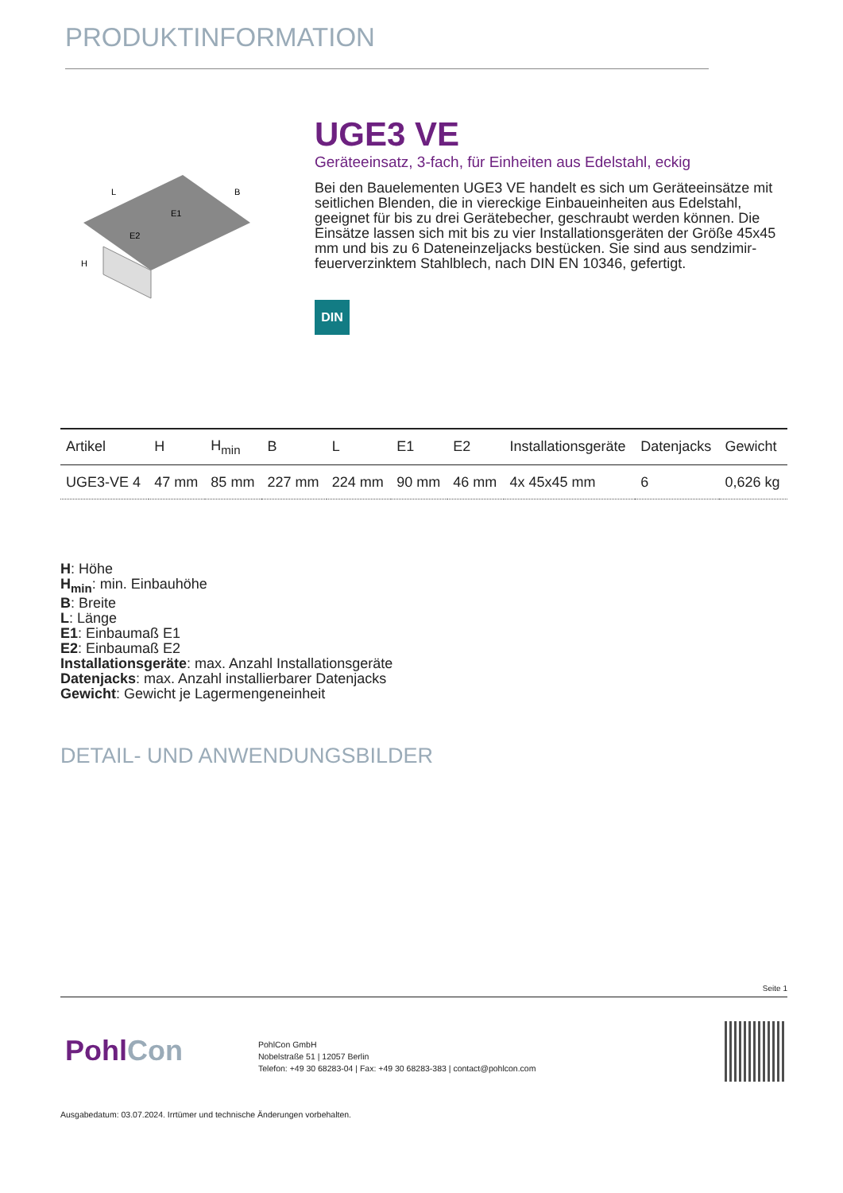PRODUKTINFORMATION
L
B
E1
E2
H
UGE3 VE
Geräteeinsatz, 3-fach, für Einheiten aus Edelstahl, eckig
Bei den Bauelementen UGE3 VE handelt es sich um Geräteeinsätze mit seitlichen Blenden, die in viereckige Einbaueinheiten aus Edelstahl, geeignet für bis zu drei Gerätebecher, geschraubt werden können. Die Einsätze lassen sich mit bis zu vier Installationsgeräten der Größe 45x45 mm und bis zu 6 Dateneinzeljacks bestücken. Sie sind aus sendzimir-feuerverzinktem Stahlblech, nach DIN EN 10346, gefertigt.
DIN
| Artikel | H | H<sub>min</sub> | B | L | E1 | E2 | Installationsgeräte | Datenjacks | Gewicht |
| --- | --- | --- | --- | --- | --- | --- | --- | --- | --- |
| UGE3-VE 4 | 47 mm | 85 mm | 227 mm | 224 mm | 90 mm | 46 mm | 4x 45x45 mm | 6 | 0,626 kg |
H: Höhe
H<sub>min</sub>: min. Einbauhöhe
B: Breite
L: Länge
E1: Einbaumaß E1
E2: Einbaumaß E2
Installationsgeräte: max. Anzahl Installationsgeräte
Datenjacks: max. Anzahl installierbarer Datenjacks
Gewicht: Gewicht je Lagermengeneinheit
DETAIL- UND ANWENDUNGSBILDER
Seite 1
PohlCon
PohlCon GmbH
Nobelstraße 51 | 12057 Berlin
Telefon: +49 30 68283-04 | Fax: +49 30 68283-383 | contact@pohlcon.com
Ausgabedatum: 03.07.2024. Irrtümer und technische Änderungen vorbehalten.